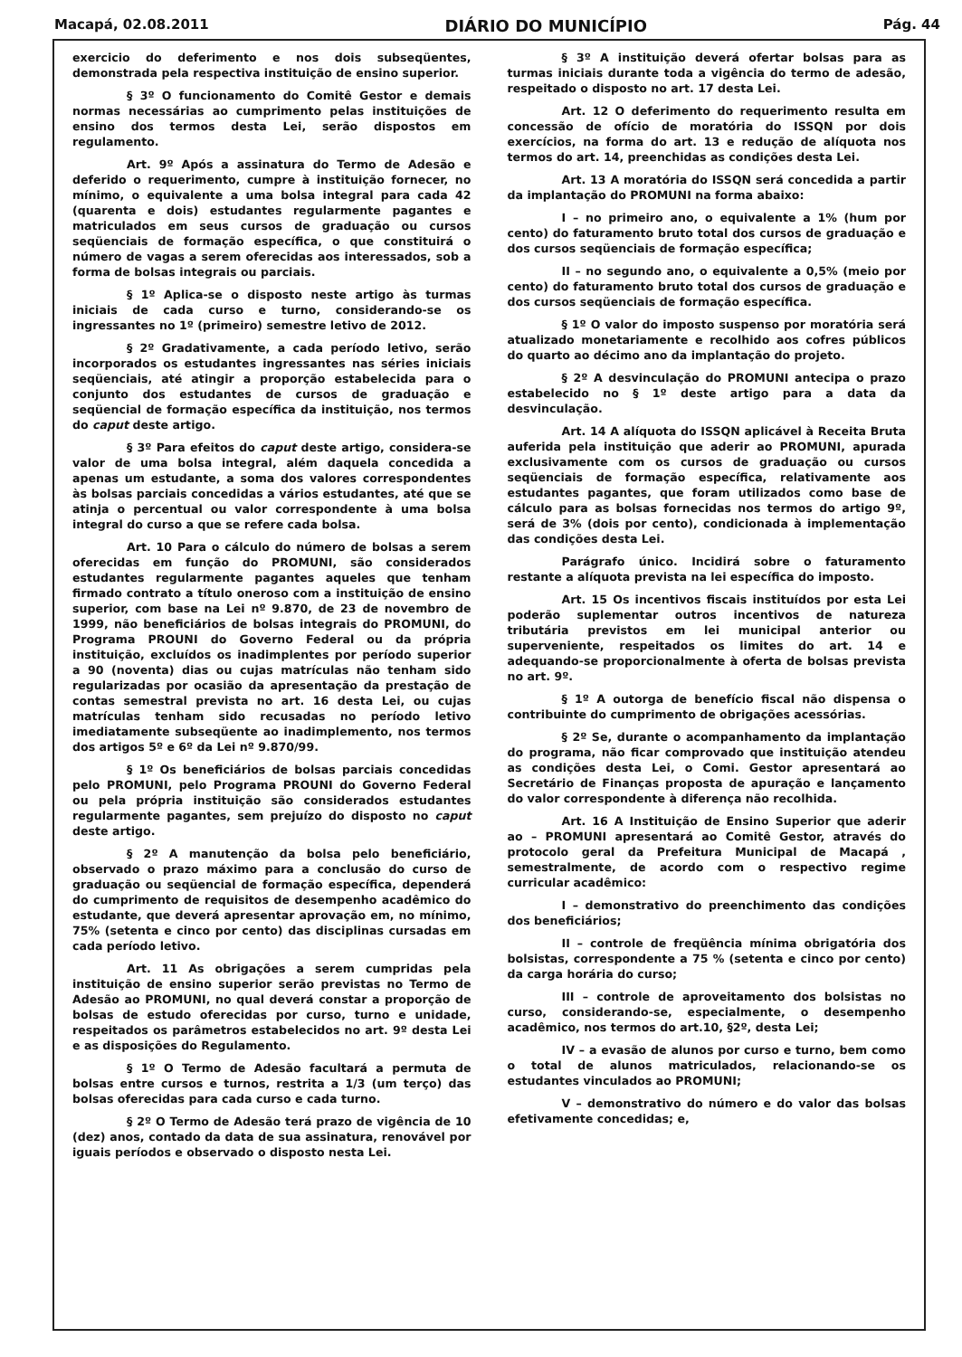Macapá, 02.08.2011 DIÁRIO DO MUNICÍPIO Pág. 44
exercicio do deferimento e nos dois subseqüentes, demonstrada pela respectiva instituição de ensino superior.
§ 3º O funcionamento do Comitê Gestor e demais normas necessárias ao cumprimento pelas instituições de ensino dos termos desta Lei, serão dispostos em regulamento.
Art. 9º Após a assinatura do Termo de Adesão e deferido o requerimento, cumpre à instituição fornecer, no mínimo, o equivalente a uma bolsa integral para cada 42 (quarenta e dois) estudantes regularmente pagantes e matriculados em seus cursos de graduação ou cursos seqüenciais de formação específica, o que constituirá o número de vagas a serem oferecidas aos interessados, sob a forma de bolsas integrais ou parciais.
§ 1º Aplica-se o disposto neste artigo às turmas iniciais de cada curso e turno, considerando-se os ingressantes no 1º (primeiro) semestre letivo de 2012.
§ 2º Gradativamente, a cada período letivo, serão incorporados os estudantes ingressantes nas séries iniciais seqüenciais, até atingir a proporção estabelecida para o conjunto dos estudantes de cursos de graduação e seqüencial de formação específica da instituição, nos termos do caput deste artigo.
§ 3º Para efeitos do caput deste artigo, considera-se valor de uma bolsa integral, além daquela concedida a apenas um estudante, a soma dos valores correspondentes às bolsas parciais concedidas a vários estudantes, até que se atinja o percentual ou valor correspondente à uma bolsa integral do curso a que se refere cada bolsa.
Art. 10 Para o cálculo do número de bolsas a serem oferecidas em função do PROMUNI, são considerados estudantes regularmente pagantes aqueles que tenham firmado contrato a título oneroso com a instituição de ensino superior, com base na Lei nº 9.870, de 23 de novembro de 1999, não beneficiários de bolsas integrais do PROMUNI, do Programa PROUNI do Governo Federal ou da própria instituição, excluídos os inadimplentes por período superior a 90 (noventa) dias ou cujas matrículas não tenham sido regularizadas por ocasião da apresentação da prestação de contas semestral prevista no art. 16 desta Lei, ou cujas matrículas tenham sido recusadas no período letivo imediatamente subseqüente ao inadimplemento, nos termos dos artigos 5º e 6º da Lei nº 9.870/99.
§ 1º Os beneficiários de bolsas parciais concedidas pelo PROMUNI, pelo Programa PROUNI do Governo Federal ou pela própria instituição são considerados estudantes regularmente pagantes, sem prejuízo do disposto no caput deste artigo.
§ 2º A manutenção da bolsa pelo beneficiário, observado o prazo máximo para a conclusão do curso de graduação ou seqüencial de formação específica, dependerá do cumprimento de requisitos de desempenho acadêmico do estudante, que deverá apresentar aprovação em, no mínimo, 75% (setenta e cinco por cento) das disciplinas cursadas em cada período letivo.
Art. 11 As obrigações a serem cumpridas pela instituição de ensino superior serão previstas no Termo de Adesão ao PROMUNI, no qual deverá constar a proporção de bolsas de estudo oferecidas por curso, turno e unidade, respeitados os parâmetros estabelecidos no art. 9º desta Lei e as disposições do Regulamento.
§ 1º O Termo de Adesão facultará a permuta de bolsas entre cursos e turnos, restrita a 1/3 (um terço) das bolsas oferecidas para cada curso e cada turno.
§ 2º O Termo de Adesão terá prazo de vigência de 10 (dez) anos, contado da data de sua assinatura, renovável por iguais períodos e observado o disposto nesta Lei.
§ 3º A instituição deverá ofertar bolsas para as turmas iniciais durante toda a vigência do termo de adesão, respeitado o disposto no art. 17 desta Lei.
Art. 12 O deferimento do requerimento resulta em concessão de ofício de moratória do ISSQN por dois exercícios, na forma do art. 13 e redução de alíquota nos termos do art. 14, preenchidas as condições desta Lei.
Art. 13 A moratória do ISSQN será concedida a partir da implantação do PROMUNI na forma abaixo:
I – no primeiro ano, o equivalente a 1% (hum por cento) do faturamento bruto total dos cursos de graduação e dos cursos seqüenciais de formação específica;
II – no segundo ano, o equivalente a 0,5% (meio por cento) do faturamento bruto total dos cursos de graduação e dos cursos seqüenciais de formação específica.
§ 1º O valor do imposto suspenso por moratória será atualizado monetariamente e recolhido aos cofres públicos do quarto ao décimo ano da implantação do projeto.
§ 2º A desvinculação do PROMUNI antecipa o prazo estabelecido no § 1º deste artigo para a data da desvinculação.
Art. 14 A alíquota do ISSQN aplicável à Receita Bruta auferida pela instituição que aderir ao PROMUNI, apurada exclusivamente com os cursos de graduação ou cursos seqüenciais de formação específica, relativamente aos estudantes pagantes, que foram utilizados como base de cálculo para as bolsas fornecidas nos termos do artigo 9º, será de 3% (dois por cento), condicionada à implementação das condições desta Lei.
Parágrafo único. Incidirá sobre o faturamento restante a alíquota prevista na lei específica do imposto.
Art. 15 Os incentivos fiscais instituídos por esta Lei poderão suplementar outros incentivos de natureza tributária previstos em lei municipal anterior ou superveniente, respeitados os limites do art. 14 e adequando-se proporcionalmente à oferta de bolsas prevista no art. 9º.
§ 1º A outorga de benefício fiscal não dispensa o contribuinte do cumprimento de obrigações acessórias.
§ 2º Se, durante o acompanhamento da implantação do programa, não ficar comprovado que instituição atendeu as condições desta Lei, o Comi. Gestor apresentará ao Secretário de Finanças proposta de apuração e lançamento do valor correspondente à diferença não recolhida.
Art. 16 A Instituição de Ensino Superior que aderir ao – PROMUNI apresentará ao Comitê Gestor, através do protocolo geral da Prefeitura Municipal de Macapá , semestralmente, de acordo com o respectivo regime curricular acadêmico:
I – demonstrativo do preenchimento das condições dos beneficiários;
II – controle de freqüência mínima obrigatória dos bolsistas, correspondente a 75 % (setenta e cinco por cento) da carga horária do curso;
III – controle de aproveitamento dos bolsistas no curso, considerando-se, especialmente, o desempenho acadêmico, nos termos do art.10, §2º, desta Lei;
IV – a evasão de alunos por curso e turno, bem como o total de alunos matriculados, relacionando-se os estudantes vinculados ao PROMUNI;
V – demonstrativo do número e do valor das bolsas efetivamente concedidas; e,